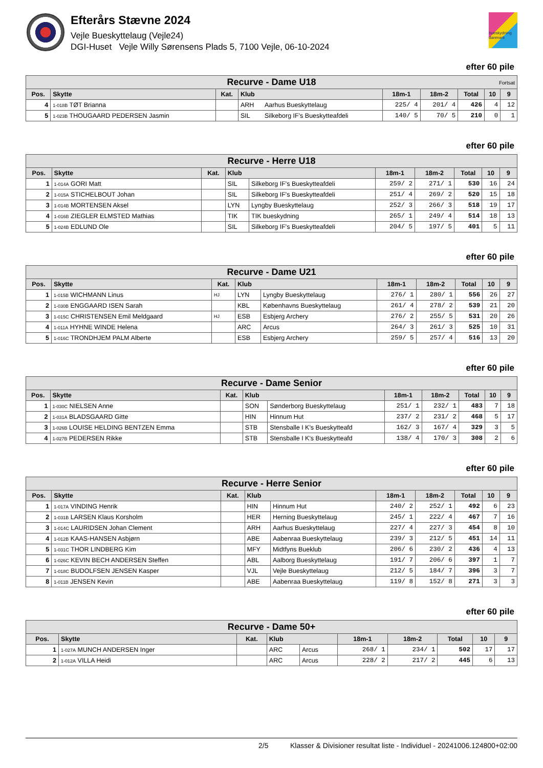Efterårs Stævne 2024
Vejle Bueskyttelaug (Vejle24)
DGI-Huset Vejle Willy Sørensens Plads 5, 7100 Vejle, 06-10-2024
bueskydning danmark
efter 60 pile
| Recurve - Dame U18 Fortsat | | | | | | | | | |
| --- | --- | --- | --- | --- | --- | --- | --- | --- | --- |
| Pos. | Skytte | Kat. | Klub | | 18m-1 | 18m-2 | Total | 10 | 9 |
| 4 | 1-018B TØT Brianna | | ARH | Aarhus Bueskyttelaug | 225/ 4 | 201/ 4 | 426 | 4 | 12 |
| 5 | 1-023B THOUGAARD PEDERSEN Jasmin | | SIL | Silkeborg IF's Bueskytteafdeli | 140/ 5 | 70/ 5 | 210 | 0 | 1 |
efter 60 pile
| Recurve - Herre U18 | | | | | | | | | |
| --- | --- | --- | --- | --- | --- | --- | --- | --- | --- |
| Pos. | Skytte | Kat. | Klub | | 18m-1 | 18m-2 | Total | 10 | 9 |
| 1 | 1-014A GORI Matt | | SIL | Silkeborg IF's Bueskytteafdeli | 259/ 2 | 271/ 1 | 530 | 16 | 24 |
| 2 | 1-015A STICHELBOUT Johan | | SIL | Silkeborg IF's Bueskytteafdeli | 251/ 4 | 269/ 2 | 520 | 15 | 18 |
| 3 | 1-014B MORTENSEN Aksel | | LYN | Lyngby Bueskyttelaug | 252/ 3 | 266/ 3 | 518 | 19 | 17 |
| 4 | 1-016B ZIEGLER ELMSTED Mathias | | TIK | TIK bueskydning | 265/ 1 | 249/ 4 | 514 | 18 | 13 |
| 5 | 1-024B EDLUND Ole | | SIL | Silkeborg IF's Bueskytteafdeli | 204/ 5 | 197/ 5 | 401 | 5 | 11 |
efter 60 pile
| Recurve - Dame U21 | | | | | | | | | |
| --- | --- | --- | --- | --- | --- | --- | --- | --- | --- |
| Pos. | Skytte | Kat. | Klub | | 18m-1 | 18m-2 | Total | 10 | 9 |
| 1 | 1-015B WICHMANN Linus | HJ | LYN | Lyngby Bueskyttelaug | 276/ 1 | 280/ 1 | 556 | 26 | 27 |
| 2 | 1-030B ENGGAARD ISEN Sarah | | KBL | Københavns Bueskyttelaug | 261/ 4 | 278/ 2 | 539 | 21 | 20 |
| 3 | 1-015C CHRISTENSEN Emil Meldgaard | HJ | ESB | Esbjerg Archery | 276/ 2 | 255/ 5 | 531 | 20 | 26 |
| 4 | 1-011A HYHNE WINDE Helena | | ARC | Arcus | 264/ 3 | 261/ 3 | 525 | 10 | 31 |
| 5 | 1-016C TRONDHJEM PALM Alberte | | ESB | Esbjerg Archery | 259/ 5 | 257/ 4 | 516 | 13 | 20 |
efter 60 pile
| Recurve - Dame Senior | | | | | | | | | |
| --- | --- | --- | --- | --- | --- | --- | --- | --- | --- |
| Pos. | Skytte | Kat. | Klub | | 18m-1 | 18m-2 | Total | 10 | 9 |
| 1 | 1-030C NIELSEN Anne | | SON | Sønderborg Bueskyttelaug | 251/ 1 | 232/ 1 | 483 | 7 | 18 |
| 2 | 1-031A BLADSGAARD Gitte | | HIN | Hinnum Hut | 237/ 2 | 231/ 2 | 468 | 5 | 17 |
| 3 | 1-026B LOUISE HELDING BENTZEN Emma | | STB | Stensballe I K's Bueskytteafd | 162/ 3 | 167/ 4 | 329 | 3 | 5 |
| 4 | 1-027B PEDERSEN Rikke | | STB | Stensballe I K's Bueskytteafd | 138/ 4 | 170/ 3 | 308 | 2 | 6 |
efter 60 pile
| Recurve - Herre Senior | | | | | | | | | |
| --- | --- | --- | --- | --- | --- | --- | --- | --- | --- |
| Pos. | Skytte | Kat. | Klub | | 18m-1 | 18m-2 | Total | 10 | 9 |
| 1 | 1-017A VINDING Henrik | | HIN | Hinnum Hut | 240/ 2 | 252/ 1 | 492 | 6 | 23 |
| 2 | 1-031B LARSEN Klaus Korsholm | | HER | Herning Bueskyttelaug | 245/ 1 | 222/ 4 | 467 | 7 | 16 |
| 3 | 1-014C LAURIDSEN Johan Clement | | ARH | Aarhus Bueskyttelaug | 227/ 4 | 227/ 3 | 454 | 8 | 10 |
| 4 | 1-012B KAAS-HANSEN Asbjørn | | ABE | Aabenraa Bueskyttelaug | 239/ 3 | 212/ 5 | 451 | 14 | 11 |
| 5 | 1-031C THOR LINDBERG Kim | | MFY | Midtfyns Bueklub | 206/ 6 | 230/ 2 | 436 | 4 | 13 |
| 6 | 1-026C KEVIN BECH ANDERSEN Steffen | | ABL | Aalborg Bueskyttelaug | 191/ 7 | 206/ 6 | 397 | 1 | 7 |
| 7 | 1-018C BUDOLFSEN JENSEN Kasper | | VJL | Vejle Bueskyttelaug | 212/ 5 | 184/ 7 | 396 | 3 | 7 |
| 8 | 1-011B JENSEN Kevin | | ABE | Aabenraa Bueskyttelaug | 119/ 8 | 152/ 8 | 271 | 3 | 3 |
efter 60 pile
| Recurve - Dame 50+ | | | | | | | | | |
| --- | --- | --- | --- | --- | --- | --- | --- | --- | --- |
| Pos. | Skytte | Kat. | Klub | | 18m-1 | 18m-2 | Total | 10 | 9 |
| 1 | 1-027A MUNCH ANDERSEN Inger | | ARC | Arcus | 268/ 1 | 234/ 1 | 502 | 17 | 17 |
| 2 | 1-012A VILLA Heidi | | ARC | Arcus | 228/ 2 | 217/ 2 | 445 | 6 | 13 |
2/5 Klasser & Divisioner resultat liste - Individuel - 20241006.124800+02:00